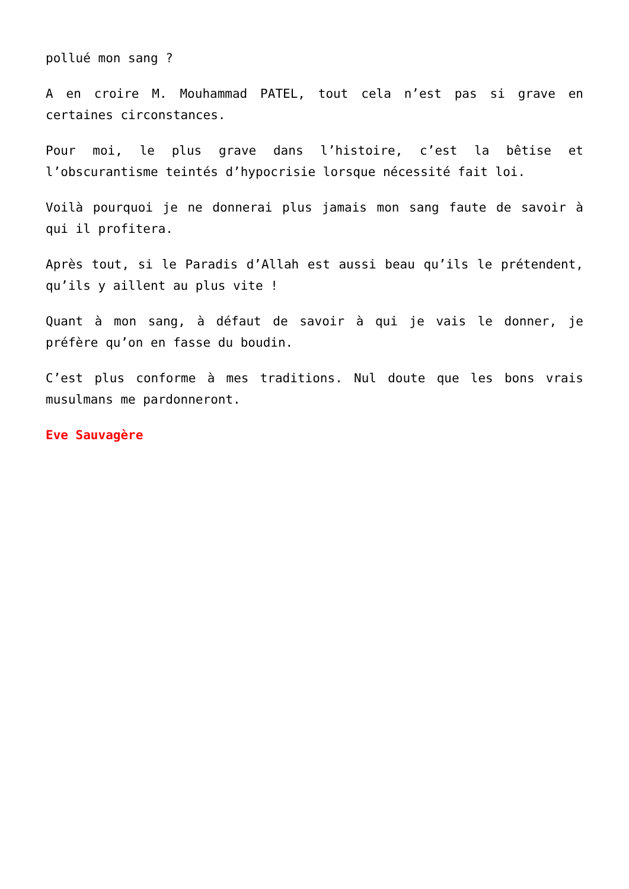pollué mon sang ?
A en croire M. Mouhammad PATEL, tout cela n’est pas si grave en certaines circonstances.
Pour moi, le plus grave dans l’histoire, c’est la bêtise et l’obscurantisme teintés d’hypocrisie lorsque nécessité fait loi.
Voilà pourquoi je ne donnerai plus jamais mon sang faute de savoir à qui il profitera.
Après tout, si le Paradis d’Allah est aussi beau qu’ils le prétendent, qu’ils y aillent au plus vite !
Quant à mon sang, à défaut de savoir à qui je vais le donner, je préfère qu’on en fasse du boudin.
C’est plus conforme à mes traditions. Nul doute que les bons vrais musulmans me pardonneront.
Eve Sauvagère